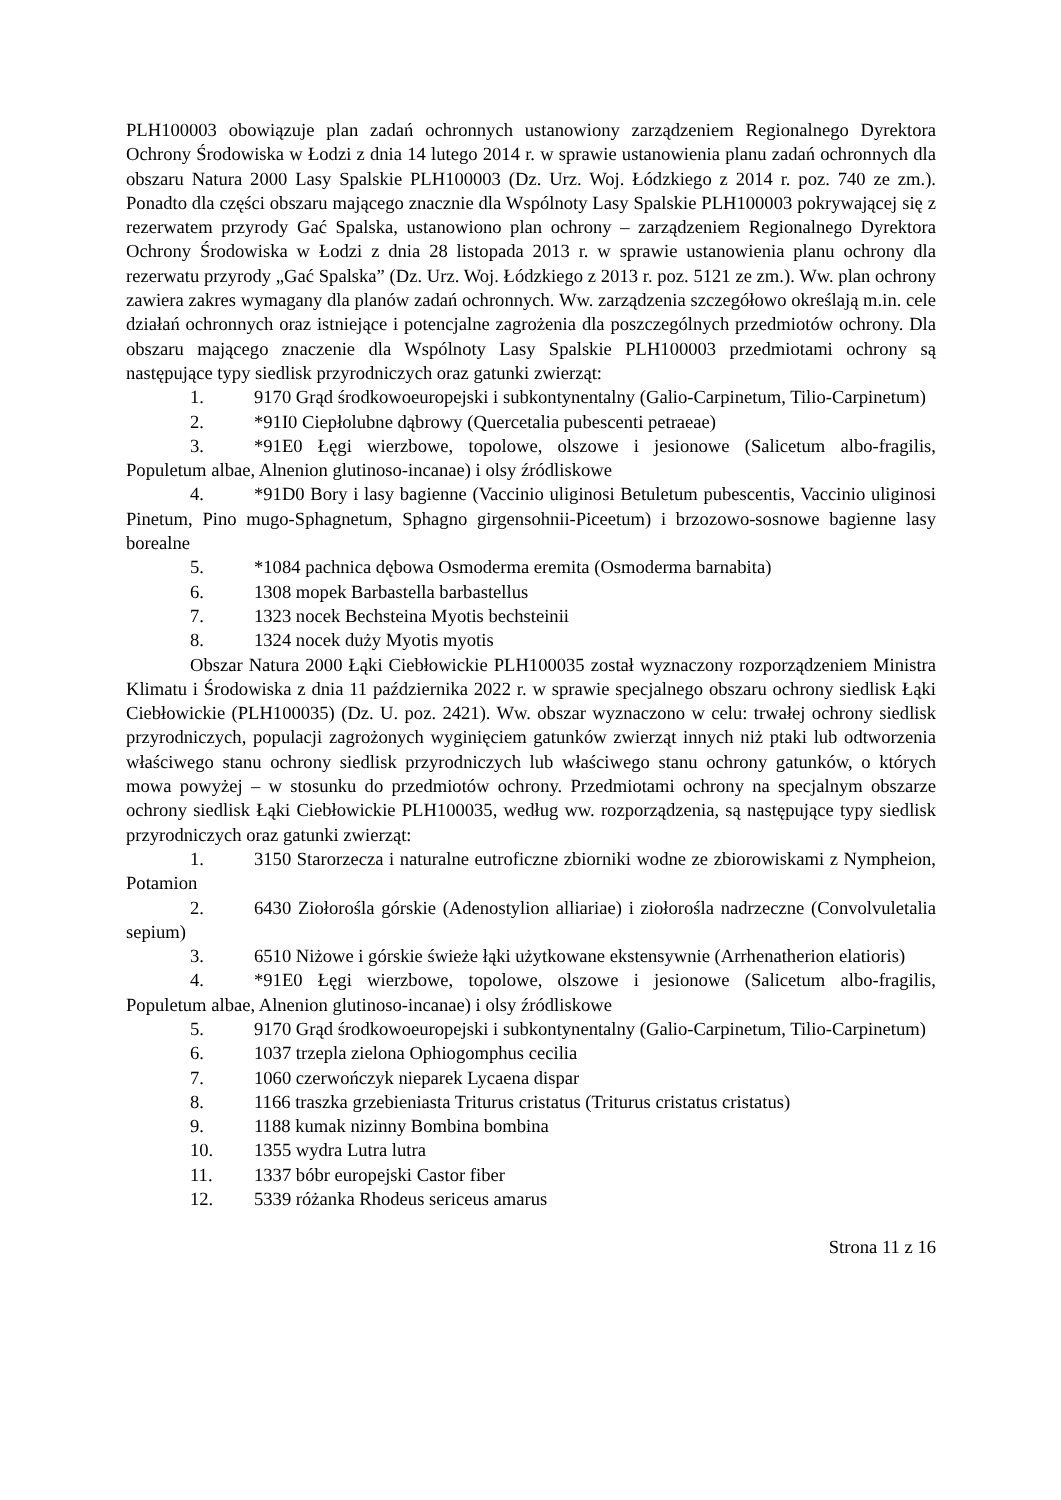PLH100003 obowiązuje plan zadań ochronnych ustanowiony zarządzeniem Regionalnego Dyrektora Ochrony Środowiska w Łodzi z dnia 14 lutego 2014 r. w sprawie ustanowienia planu zadań ochronnych dla obszaru Natura 2000 Lasy Spalskie PLH100003 (Dz. Urz. Woj. Łódzkiego z 2014 r. poz. 740 ze zm.). Ponadto dla części obszaru mającego znacznie dla Wspólnoty Lasy Spalskie PLH100003 pokrywającej się z rezerwatem przyrody Gać Spalska, ustanowiono plan ochrony – zarządzeniem Regionalnego Dyrektora Ochrony Środowiska w Łodzi z dnia 28 listopada 2013 r. w sprawie ustanowienia planu ochrony dla rezerwatu przyrody „Gać Spalska” (Dz. Urz. Woj. Łódzkiego z 2013 r. poz. 5121 ze zm.). Ww. plan ochrony zawiera zakres wymagany dla planów zadań ochronnych. Ww. zarządzenia szczegółowo określają m.in. cele działań ochronnych oraz istniejące i potencjalne zagrożenia dla poszczególnych przedmiotów ochrony. Dla obszaru mającego znaczenie dla Wspólnoty Lasy Spalskie PLH100003 przedmiotami ochrony są następujące typy siedlisk przyrodniczych oraz gatunki zwierząt:
1. 9170 Grąd środkowoeuropejski i subkontynentalny (Galio-Carpinetum, Tilio-Carpinetum)
2. *91I0 Ciepłolubne dąbrowy (Quercetalia pubescenti petraeae)
3. *91E0 Łęgi wierzbowe, topolowe, olszowe i jesionowe (Salicetum albo-fragilis, Populetum albae, Alnenion glutinoso-incanae) i olsy źródliskowe
4. *91D0 Bory i lasy bagienne (Vaccinio uliginosi Betuletum pubescentis, Vaccinio uliginosi Pinetum, Pino mugo-Sphagnetum, Sphagno girgensohnii-Piceetum) i brzozowo-sosnowe bagienne lasy borealne
5. *1084 pachnica dębowa Osmoderma eremita (Osmoderma barnabita)
6. 1308 mopek Barbastella barbastellus
7. 1323 nocek Bechsteina Myotis bechsteinii
8. 1324 nocek duży Myotis myotis
Obszar Natura 2000 Łąki Ciebłowickie PLH100035 został wyznaczony rozporządzeniem Ministra Klimatu i Środowiska z dnia 11 października 2022 r. w sprawie specjalnego obszaru ochrony siedlisk Łąki Ciebłowickie (PLH100035) (Dz. U. poz. 2421). Ww. obszar wyznaczono w celu: trwałej ochrony siedlisk przyrodniczych, populacji zagrożonych wyginięciem gatunków zwierząt innych niż ptaki lub odtworzenia właściwego stanu ochrony siedlisk przyrodniczych lub właściwego stanu ochrony gatunków, o których mowa powyżej – w stosunku do przedmiotów ochrony. Przedmiotami ochrony na specjalnym obszarze ochrony siedlisk Łąki Ciebłowickie PLH100035, według ww. rozporządzenia, są następujące typy siedlisk przyrodniczych oraz gatunki zwierząt:
1. 3150 Starorzecza i naturalne eutroficzne zbiorniki wodne ze zbiorowiskami z Nympheion, Potamion
2. 6430 Ziołorośla górskie (Adenostylion alliariae) i ziołorośla nadrzeczne (Convolvuletalia sepium)
3. 6510 Niżowe i górskie świeże łąki użytkowane ekstensywnie (Arrhenatherion elatioris)
4. *91E0 Łęgi wierzbowe, topolowe, olszowe i jesionowe (Salicetum albo-fragilis, Populetum albae, Alnenion glutinoso-incanae) i olsy źródliskowe
5. 9170 Grąd środkowoeuropejski i subkontynentalny (Galio-Carpinetum, Tilio-Carpinetum)
6. 1037 trzepla zielona Ophiogomphus cecilia
7. 1060 czerwończyk nieparek Lycaena dispar
8. 1166 traszka grzebieniasta Triturus cristatus (Triturus cristatus cristatus)
9. 1188 kumak nizinny Bombina bombina
10. 1355 wydra Lutra lutra
11. 1337 bóbr europejski Castor fiber
12. 5339 różanka Rhodeus sericeus amarus
Strona 11 z 16